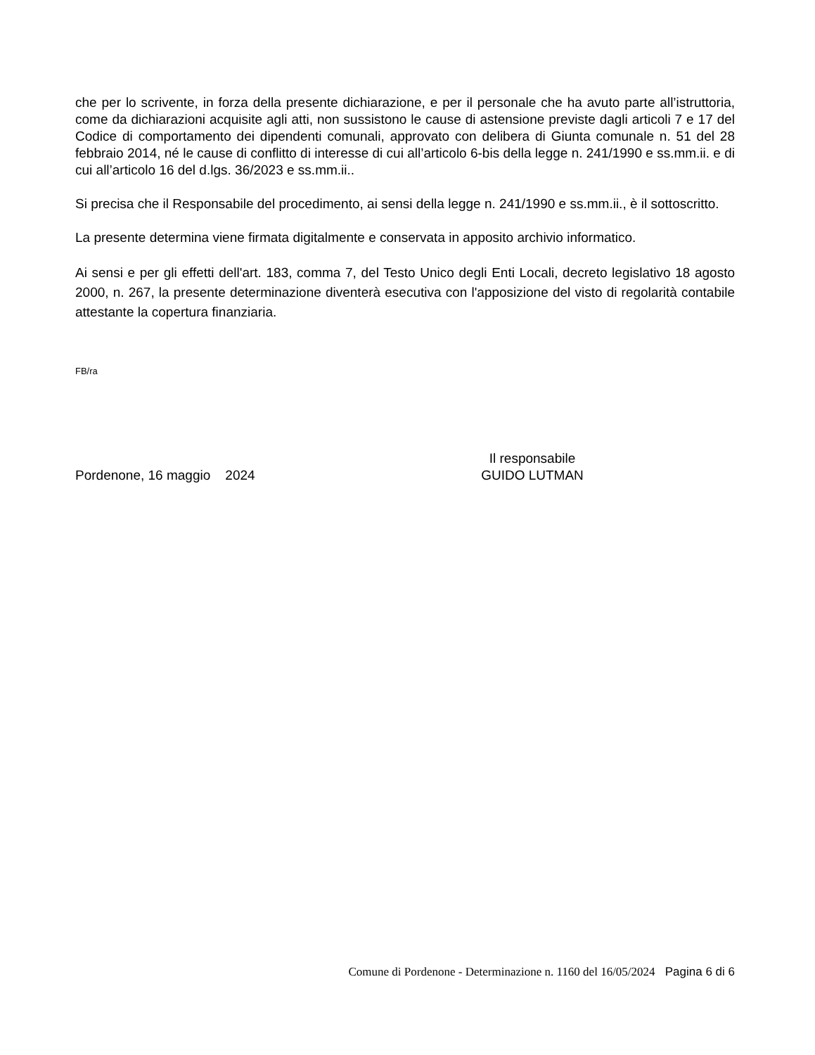che per lo scrivente, in forza della presente dichiarazione, e per il personale che ha avuto parte all’istruttoria, come da dichiarazioni acquisite agli atti, non sussistono le cause di astensione previste dagli articoli 7 e 17 del Codice di comportamento dei dipendenti comunali, approvato con delibera di Giunta comunale n. 51 del 28 febbraio 2014, né le cause di conflitto di interesse di cui all’articolo 6-bis della legge n. 241/1990 e ss.mm.ii. e di cui all’articolo 16 del d.lgs. 36/2023 e ss.mm.ii..
Si precisa che il Responsabile del procedimento, ai sensi della legge n. 241/1990 e ss.mm.ii., è il sottoscritto.
La presente determina viene firmata digitalmente e conservata in apposito archivio informatico.
Ai sensi e per gli effetti dell'art. 183, comma 7, del Testo Unico degli Enti Locali, decreto legislativo 18 agosto 2000, n. 267, la presente determinazione diventerà esecutiva con l'apposizione del visto di regolarità contabile attestante la copertura finanziaria.
FB/ra
Pordenone, 16 maggio 2024
Il responsabile
GUIDO LUTMAN
Comune di Pordenone - Determinazione n. 1160 del 16/05/2024 Pagina 6 di 6